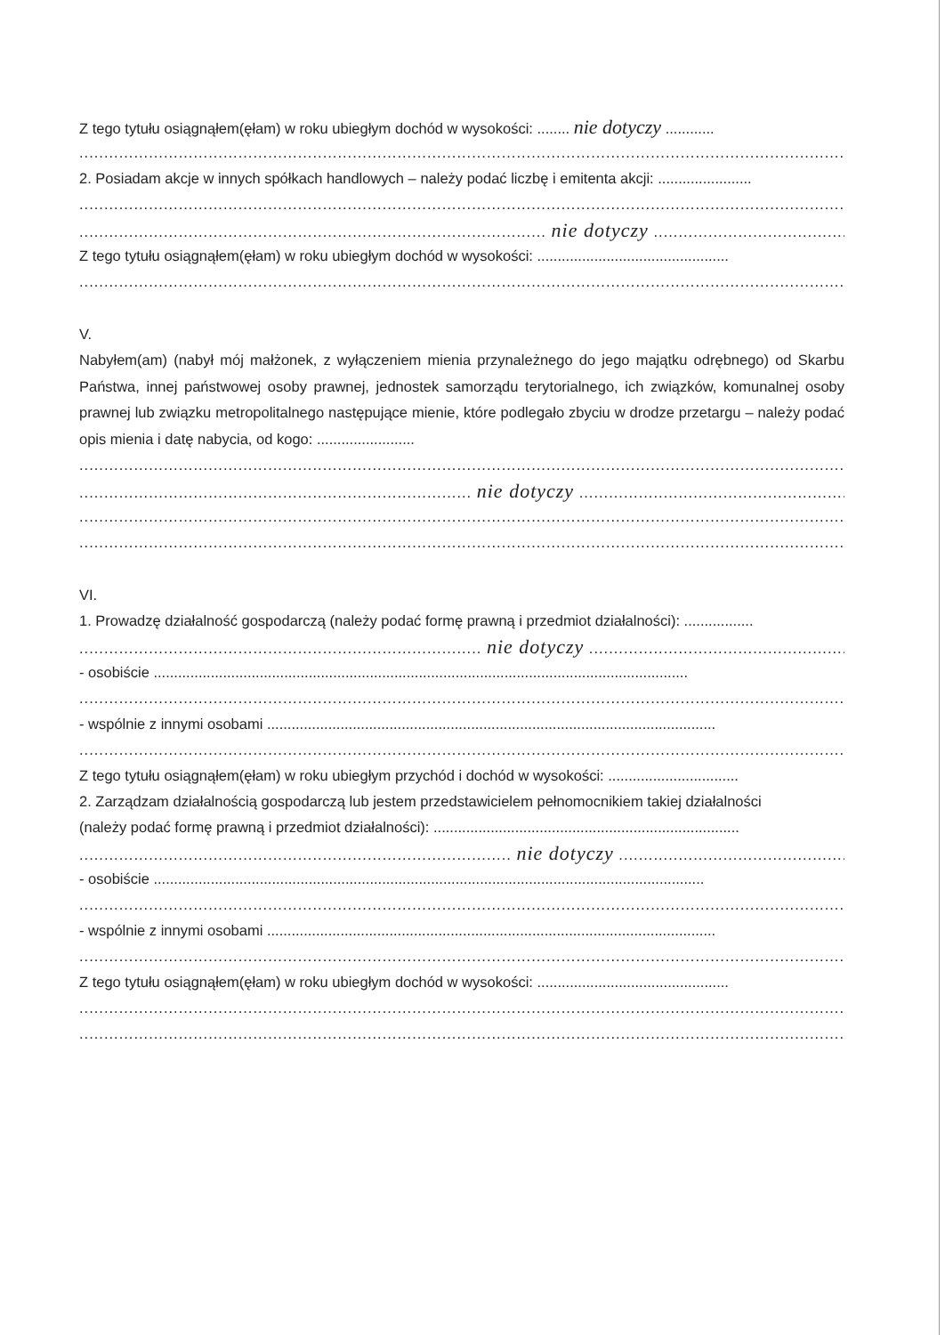Z tego tytułu osiągnąłem(ęłam) w roku ubiegłym dochód w wysokości: ........ nie dotyczy ............
............................................................................................................................................................................................
2. Posiadam akcje w innych spółkach handlowych – należy podać liczbę i emitenta akcji: .......................
............................................................................................................................................................................................
.............................................................................................. nie dotyczy .............................................
Z tego tytułu osiągnąłem(ęłam) w roku ubiegłym dochód w wysokości: ...............................................
............................................................................................................................................................................................
V.
Nabyłem(am) (nabył mój małżonek, z wyłączeniem mienia przynależnego do jego majątku odrębnego) od Skarbu Państwa, innej państwowej osoby prawnej, jednostek samorządu terytorialnego, ich związków, komunalnej osoby prawnej lub związku metropolitalnego następujące mienie, które podlegało zbyciu w drodze przetargu – należy podać opis mienia i datę nabycia, od kogo: ........................
............................................................................................................................................................................................
............................................................................... nie dotyczy .........................................................
............................................................................................................................................................................................
............................................................................................................................................................................................
VI.
1. Prowadzę działalność gospodarczą (należy podać formę prawną i przedmiot działalności): .................
................................................................................. nie dotyczy .......................................................
- osobiście ...................................................................................................................................
............................................................................................................................................................................................
- wspólnie z innymi osobami ..............................................................................................................
............................................................................................................................................................................................
Z tego tytułu osiągnąłem(ęłam) w roku ubiegłym przychód i dochód w wysokości: ................................
2. Zarządzam działalnością gospodarczą lub jestem przedstawicielem pełnomocnikiem takiej działalności
(należy podać formę prawną i przedmiot działalności): ...........................................................................
....................................................................................... nie dotyczy .................................................
- osobiście .......................................................................................................................................
............................................................................................................................................................................................
- wspólnie z innymi osobami ..............................................................................................................
............................................................................................................................................................................................
Z tego tytułu osiągnąłem(ęłam) w roku ubiegłym dochód w wysokości: ...............................................
............................................................................................................................................................................................
............................................................................................................................................................................................